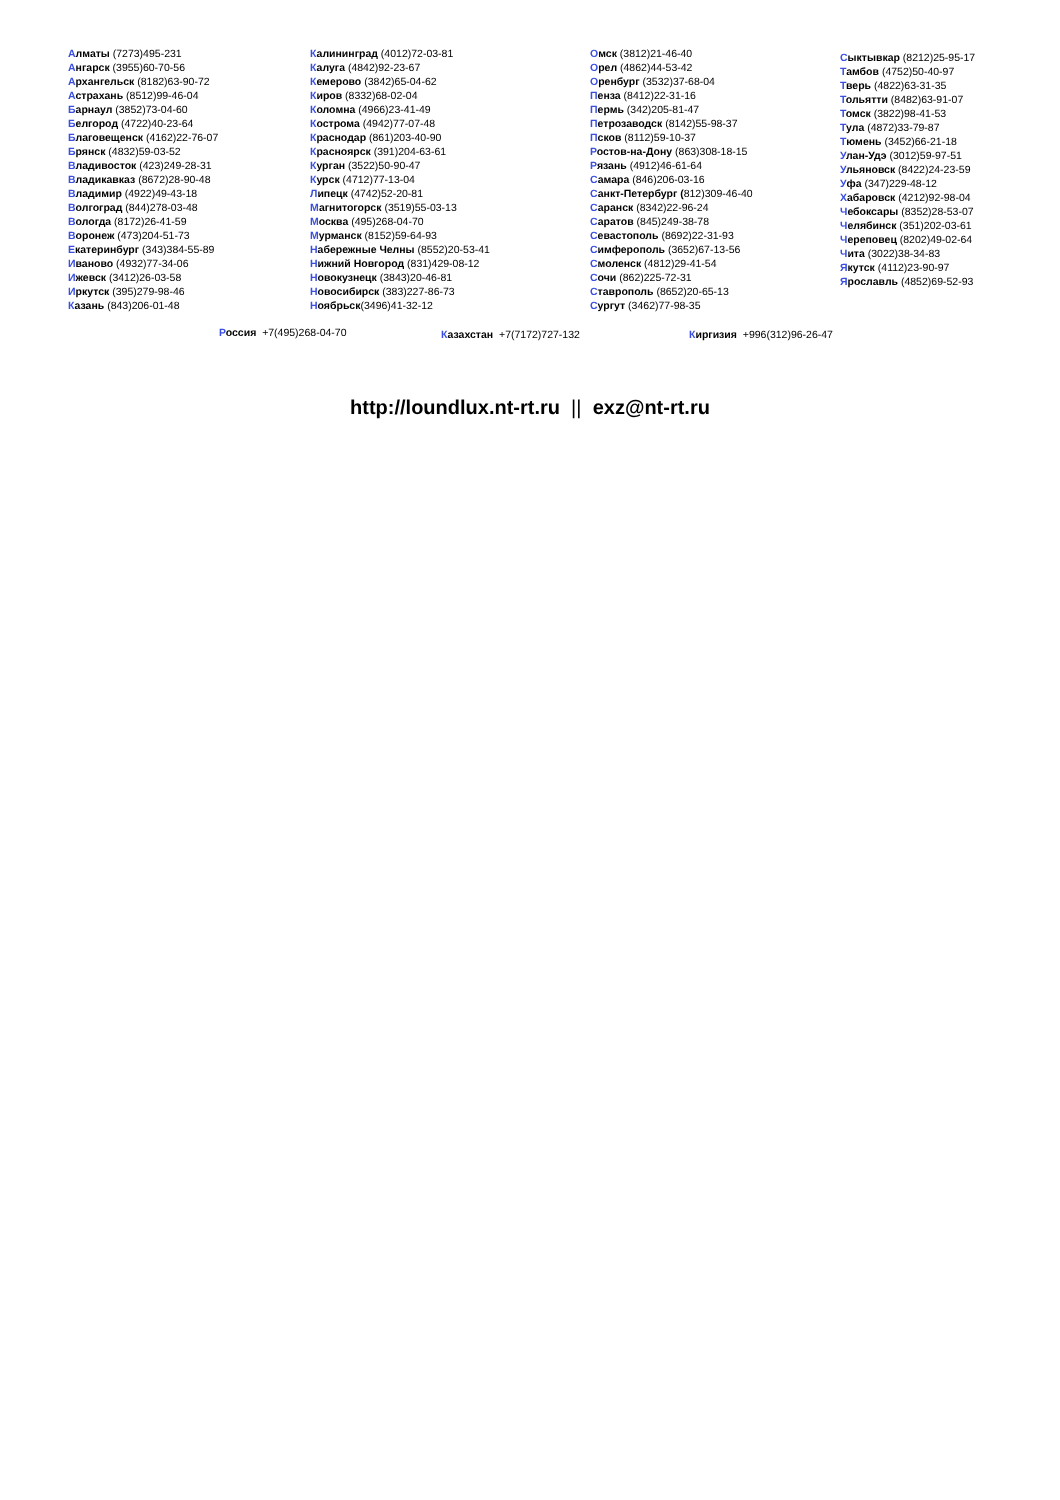Алматы (7273)495-231
Ангарск (3955)60-70-56
Архангельск (8182)63-90-72
Астрахань (8512)99-46-04
Барнаул (3852)73-04-60
Белгород (4722)40-23-64
Благовещенск (4162)22-76-07
Брянск (4832)59-03-52
Владивосток (423)249-28-31
Владикавказ (8672)28-90-48
Владимир (4922)49-43-18
Волгоград (844)278-03-48
Вологда (8172)26-41-59
Воронеж (473)204-51-73
Екатеринбург (343)384-55-89
Иваново (4932)77-34-06
Ижевск (3412)26-03-58
Иркутск (395)279-98-46
Казань (843)206-01-48
Калининград (4012)72-03-81
Калуга (4842)92-23-67
Кемерово (3842)65-04-62
Киров (8332)68-02-04
Коломна (4966)23-41-49
Кострома (4942)77-07-48
Краснодар (861)203-40-90
Красноярск (391)204-63-61
Курган (3522)50-90-47
Курск (4712)77-13-04
Липецк (4742)52-20-81
Магнитогорск (3519)55-03-13
Москва (495)268-04-70
Мурманск (8152)59-64-93
Набережные Челны (8552)20-53-41
Нижний Новгород (831)429-08-12
Новокузнецк (3843)20-46-81
Новосибирск (383)227-86-73
Ноябрьск(3496)41-32-12
Омск (3812)21-46-40
Орел (4862)44-53-42
Оренбург (3532)37-68-04
Пенза (8412)22-31-16
Пермь (342)205-81-47
Петрозаводск (8142)55-98-37
Псков (8112)59-10-37
Ростов-на-Дону (863)308-18-15
Рязань (4912)46-61-64
Самара (846)206-03-16
Санкт-Петербург (812)309-46-40
Саранск (8342)22-96-24
Саратов (845)249-38-78
Севастополь (8692)22-31-93
Симферополь (3652)67-13-56
Смоленск (4812)29-41-54
Сочи (862)225-72-31
Ставрополь (8652)20-65-13
Сургут (3462)77-98-35
Сыктывкар (8212)25-95-17
Тамбов (4752)50-40-97
Тверь (4822)63-31-35
Тольятти (8482)63-91-07
Томск (3822)98-41-53
Тула (4872)33-79-87
Тюмень (3452)66-21-18
Улан-Удэ (3012)59-97-51
Ульяновск (8422)24-23-59
Уфа (347)229-48-12
Хабаровск (4212)92-98-04
Чебоксары (8352)28-53-07
Челябинск (351)202-03-61
Череповец (8202)49-02-64
Чита (3022)38-34-83
Якутск (4112)23-90-97
Ярославль (4852)69-52-93
Россия +7(495)268-04-70 Казахстан +7(7172)727-132 Киргизия +996(312)96-26-47
http://loundlux.nt-rt.ru || exz@nt-rt.ru